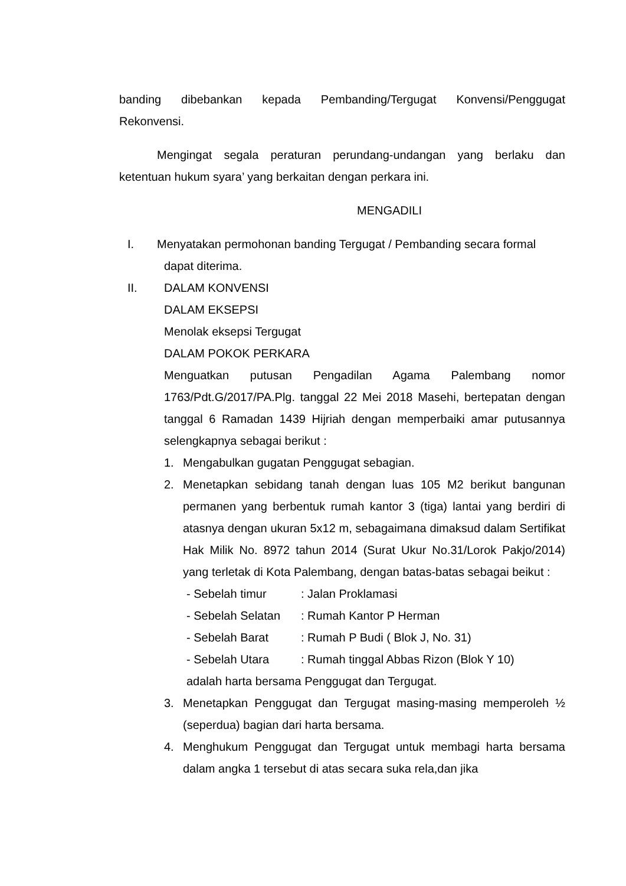banding dibebankan kepada Pembanding/Tergugat Konvensi/Penggugat Rekonvensi.
Mengingat segala peraturan perundang-undangan yang berlaku dan ketentuan hukum syara’ yang berkaitan dengan perkara ini.
MENGADILI
I. Menyatakan permohonan banding Tergugat / Pembanding secara formal
dapat diterima.
II. DALAM KONVENSI
DALAM EKSEPSI
Menolak eksepsi Tergugat
DALAM POKOK PERKARA
Menguatkan putusan Pengadilan Agama Palembang nomor 1763/Pdt.G/2017/PA.Plg. tanggal 22 Mei 2018 Masehi, bertepatan dengan tanggal 6 Ramadan 1439 Hijriah dengan memperbaiki amar putusannya selengkapnya sebagai berikut :
1. Mengabulkan gugatan Penggugat sebagian.
2. Menetapkan sebidang tanah dengan luas 105 M2 berikut bangunan permanen yang berbentuk rumah kantor 3 (tiga) lantai yang berdiri di atasnya dengan ukuran 5x12 m, sebagaimana dimaksud dalam Sertifikat Hak Milik No. 8972 tahun 2014 (Surat Ukur No.31/Lorok Pakjo/2014) yang terletak di Kota Palembang, dengan batas-batas sebagai beikut :
- Sebelah timur: Jalan Proklamasi
- Sebelah Selatan: Rumah Kantor P Herman
- Sebelah Barat: Rumah P Budi ( Blok J, No. 31)
- Sebelah Utara: Rumah tinggal Abbas Rizon (Blok Y 10)
adalah harta bersama Penggugat dan Tergugat.
3. Menetapkan Penggugat dan Tergugat masing-masing memperoleh ½ (seperdua) bagian dari harta bersama.
4. Menghukum Penggugat dan Tergugat untuk membagi harta bersama dalam angka 1 tersebut di atas secara suka rela,dan jika